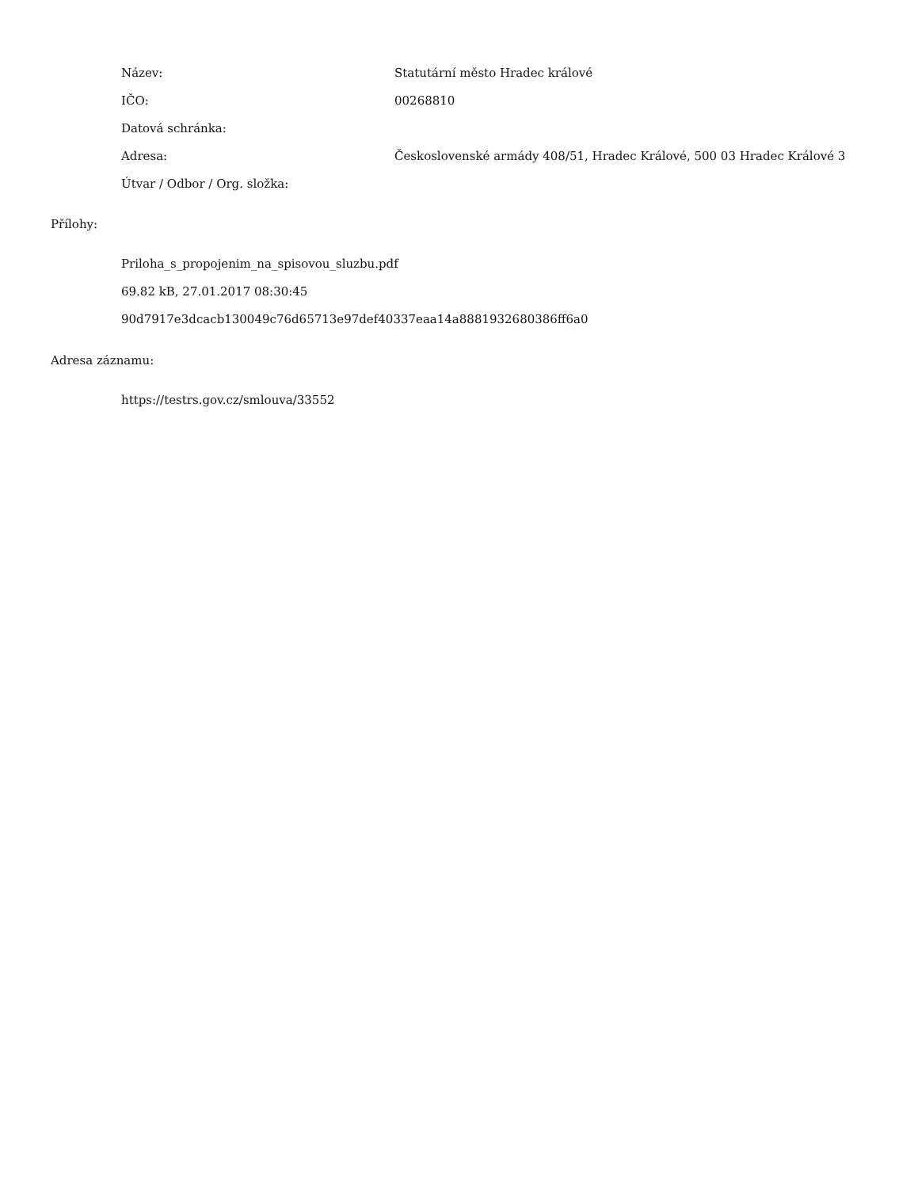| Název: | Statutární město Hradec králové |
| IČO: | 00268810 |
| Datová schránka: | |
| Adresa: | Československé armády 408/51, Hradec Králové, 500 03 Hradec Králové 3 |
| Útvar / Odbor / Org. složka: | |
Přílohy:
Priloha_s_propojenim_na_spisovou_sluzbu.pdf
69.82 kB, 27.01.2017 08:30:45
90d7917e3dcacb130049c76d65713e97def40337eaa14a8881932680386ff6a0
Adresa záznamu:
https://testrs.gov.cz/smlouva/33552